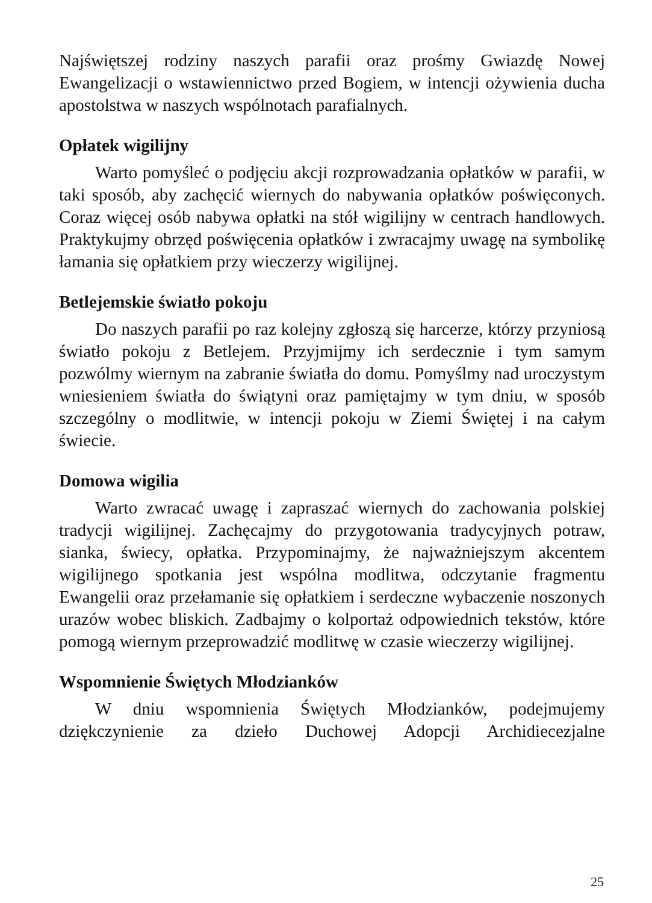Najświętszej rodziny naszych parafii oraz prośmy Gwiazdę Nowej Ewangelizacji o wstawiennictwo przed Bogiem, w intencji ożywienia ducha apostolstwa w naszych wspólnotach parafialnych.
Opłatek wigilijny
Warto pomyśleć o podjęciu akcji rozprowadzania opłatków w parafii, w taki sposób, aby zachęcić wiernych do nabywania opłatków poświęconych. Coraz więcej osób nabywa opłatki na stół wigilijny w centrach handlowych. Praktykujmy obrzęd poświęcenia opłatków i zwracajmy uwagę na symbolikę łamania się opłatkiem przy wieczerzy wigilijnej.
Betlejemskie światło pokoju
Do naszych parafii po raz kolejny zgłoszą się harcerze, którzy przyniosą światło pokoju z Betlejem. Przyjmijmy ich serdecznie i tym samym pozwólmy wiernym na zabranie światła do domu. Pomyślmy nad uroczystym wniesieniem światła do świątyni oraz pamiętajmy w tym dniu, w sposób szczególny o modlitwie, w intencji pokoju w Ziemi Świętej i na całym świecie.
Domowa wigilia
Warto zwracać uwagę i zapraszać wiernych do zachowania polskiej tradycji wigilijnej. Zachęcajmy do przygotowania tradycyjnych potraw, sianka, świecy, opłatka. Przypominajmy, że najważniejszym akcentem wigilijnego spotkania jest wspólna modlitwa, odczytanie fragmentu Ewangelii oraz przełamanie się opłatkiem i serdeczne wybaczenie noszonych urazów wobec bliskich. Zadbajmy o kolportaż odpowiednich tekstów, które pomogą wiernym przeprowadzić modlitwę w czasie wieczerzy wigilijnej.
Wspomnienie Świętych Młodzianków
W dniu wspomnienia Świętych Młodzianków, podejmujemy dziękczynienie za dzieło Duchowej Adopcji Archidiecezjalne
25